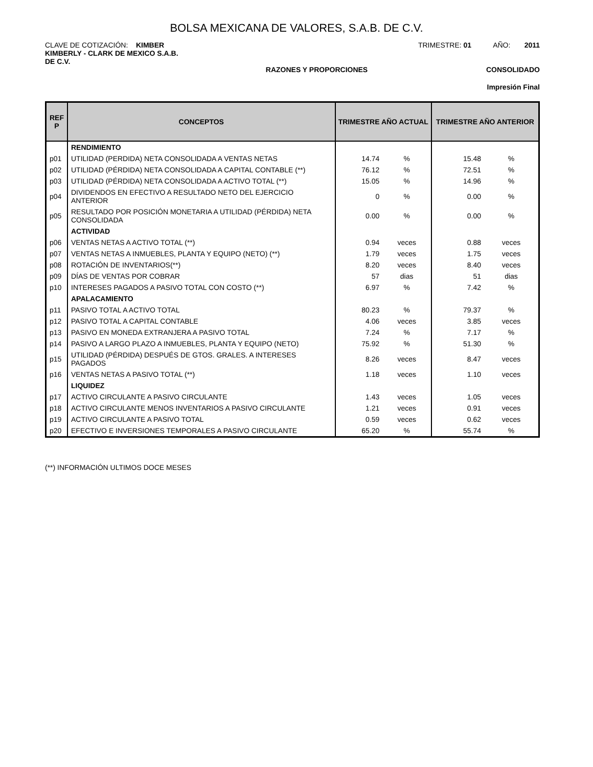BOLSA MEXICANA DE VALORES, S.A.B. DE C.V.
CLAVE DE COTIZACIÓN: KIMBER
KIMBERLY - CLARK DE MEXICO S.A.B.
DE C.V.
TRIMESTRE: 01 AÑO: 2011
RAZONES Y PROPORCIONES CONSOLIDADO
Impresión Final
| REF P | CONCEPTOS | TRIMESTRE AÑO ACTUAL | | TRIMESTRE AÑO ANTERIOR | |
| --- | --- | --- | --- | --- | --- |
| | RENDIMIENTO | | | | |
| p01 | UTILIDAD (PERDIDA) NETA CONSOLIDADA A VENTAS NETAS | 14.74 | % | 15.48 | % |
| p02 | UTILIDAD (PÉRDIDA) NETA CONSOLIDADA A CAPITAL CONTABLE (**) | 76.12 | % | 72.51 | % |
| p03 | UTILIDAD (PÉRDIDA) NETA CONSOLIDADA A ACTIVO TOTAL (**) | 15.05 | % | 14.96 | % |
| p04 | DIVIDENDOS EN EFECTIVO A RESULTADO NETO DEL EJERCICIO ANTERIOR | 0 | % | 0.00 | % |
| p05 | RESULTADO POR POSICIÓN MONETARIA A UTILIDAD (PÉRDIDA) NETA CONSOLIDADA | 0.00 | % | 0.00 | % |
| | ACTIVIDAD | | | | |
| p06 | VENTAS NETAS A ACTIVO TOTAL (**) | 0.94 | veces | 0.88 | veces |
| p07 | VENTAS NETAS A INMUEBLES, PLANTA Y EQUIPO (NETO) (**) | 1.79 | veces | 1.75 | veces |
| p08 | ROTACIÓN DE INVENTARIOS(**) | 8.20 | veces | 8.40 | veces |
| p09 | DÍAS DE VENTAS POR COBRAR | 57 | dias | 51 | dias |
| p10 | INTERESES PAGADOS A PASIVO TOTAL CON COSTO (**) | 6.97 | % | 7.42 | % |
| | APALACAMIENTO | | | | |
| p11 | PASIVO TOTAL A ACTIVO TOTAL | 80.23 | % | 79.37 | % |
| p12 | PASIVO TOTAL A CAPITAL CONTABLE | 4.06 | veces | 3.85 | veces |
| p13 | PASIVO EN MONEDA EXTRANJERA A PASIVO TOTAL | 7.24 | % | 7.17 | % |
| p14 | PASIVO A LARGO PLAZO A INMUEBLES, PLANTA Y EQUIPO (NETO) | 75.92 | % | 51.30 | % |
| p15 | UTILIDAD (PÉRDIDA) DESPUÉS DE GTOS. GRALES. A INTERESES PAGADOS | 8.26 | veces | 8.47 | veces |
| p16 | VENTAS NETAS A PASIVO TOTAL (**) | 1.18 | veces | 1.10 | veces |
| | LIQUIDEZ | | | | |
| p17 | ACTIVO CIRCULANTE A PASIVO CIRCULANTE | 1.43 | veces | 1.05 | veces |
| p18 | ACTIVO CIRCULANTE MENOS INVENTARIOS A PASIVO CIRCULANTE | 1.21 | veces | 0.91 | veces |
| p19 | ACTIVO CIRCULANTE A PASIVO TOTAL | 0.59 | veces | 0.62 | veces |
| p20 | EFECTIVO E INVERSIONES TEMPORALES A PASIVO CIRCULANTE | 65.20 | % | 55.74 | % |
(**) INFORMACIÓN ULTIMOS DOCE MESES